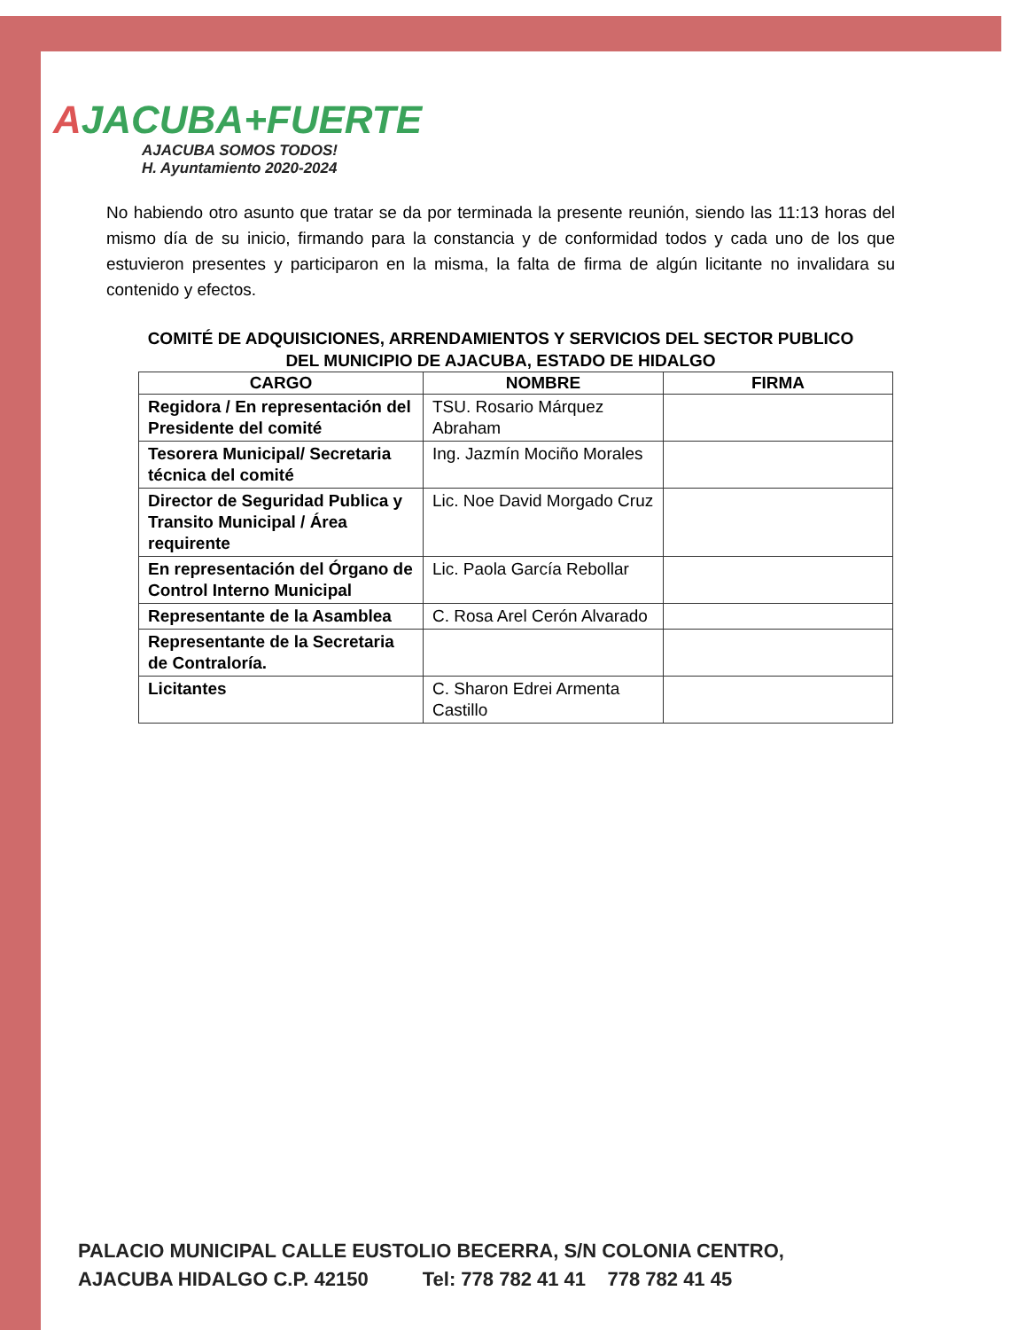AJACUBA+FUERTE
AJACUBA SOMOS TODOS!
H. Ayuntamiento 2020-2024
No habiendo otro asunto que tratar se da por terminada la presente reunión, siendo las 11:13 horas del mismo día de su inicio, firmando para la constancia y de conformidad todos y cada uno de los que estuvieron presentes y participaron en la misma, la falta de firma de algún licitante no invalidara su contenido y efectos.
COMITÉ DE ADQUISICIONES, ARRENDAMIENTOS Y SERVICIOS DEL SECTOR PUBLICO
DEL MUNICIPIO DE AJACUBA, ESTADO DE HIDALGO
| CARGO | NOMBRE | FIRMA |
| --- | --- | --- |
| Regidora / En representación del Presidente del comité | TSU. Rosario Márquez Abraham | |
| Tesorera Municipal/ Secretaria técnica del comité | Ing. Jazmín Mociño Morales | |
| Director de Seguridad Publica y Transito Municipal / Área requirente | Lic. Noe David Morgado Cruz | |
| En representación del Órgano de Control Interno Municipal | Lic. Paola García Rebollar | |
| Representante de la Asamblea | C. Rosa Arel Cerón Alvarado | |
| Representante de la Secretaria de Contraloría. | | |
| Licitantes | C. Sharon Edrei Armenta Castillo | |
PALACIO MUNICIPAL CALLE EUSTOLIO BECERRA, S/N COLONIA CENTRO,
AJACUBA HIDALGO C.P. 42150 Tel: 778 782 41 41 778 782 41 45